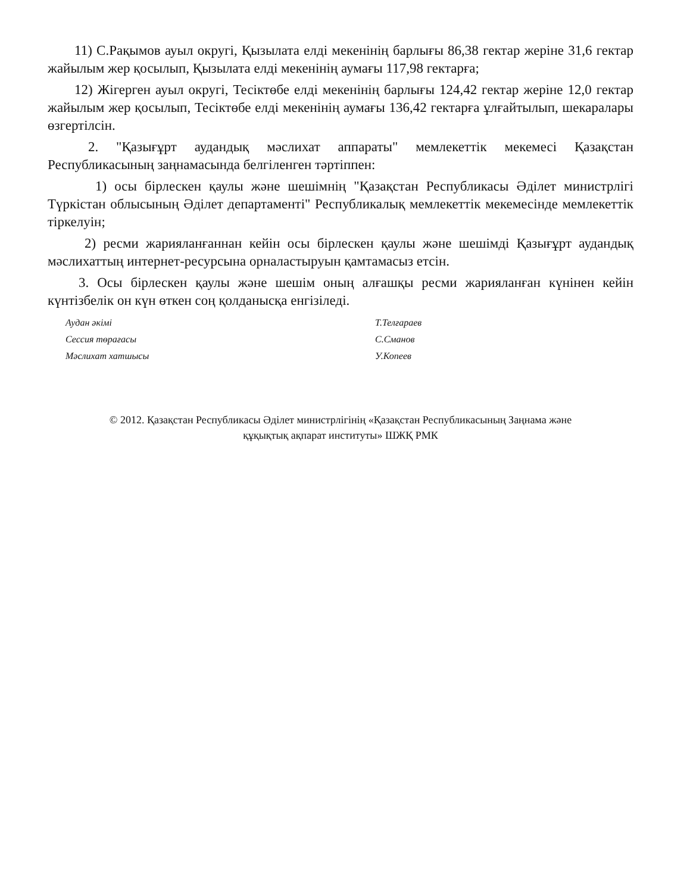11) С.Рақымов ауыл округі, Қызылата елді мекенінің барлығы 86,38 гектар жеріне 31,6 гектар жайылым жер қосылып, Қызылата елді мекенінің аумағы 117,98 гектарға;
12) Жігерген ауыл округі, Тесіктөбе елді мекенінің барлығы 124,42 гектар жеріне 12,0 гектар жайылым жер қосылып, Тесіктөбе елді мекенінің аумағы 136,42 гектарға ұлғайтылып, шекаралары өзгертілсін.
2. "Қазығұрт аудандық мәслихат аппараты" мемлекеттік мекемесі Қазақстан Республикасының заңнамасында белгіленген тәртіппен:
1) осы бірлескен қаулы және шешімнің "Қазақстан Республикасы Әділет министрлігі Түркістан облысының Әділет департаменті" Республикалық мемлекеттік мекемесінде мемлекеттік тіркелуін;
2) ресми жарияланғаннан кейін осы бірлескен қаулы және шешімді Қазығұрт аудандық мәслихаттың интернет-ресурсына орналастыруын қамтамасыз етсін.
3. Осы бірлескен қаулы және шешім оның алғашқы ресми жарияланған күнінен кейін күнтізбелік он күн өткен соң қолданысқа енгізіледі.
| Аудан әкімі | Т.Телғараев |
| Сессия төрағасы | С.Сманов |
| Мәслихат хатшысы | У.Копеев |
© 2012. Қазақстан Республикасы Әділет министрлігінің «Қазақстан Республикасының Заңнама және
құқықтық ақпарат институты» ШЖҚ РМК